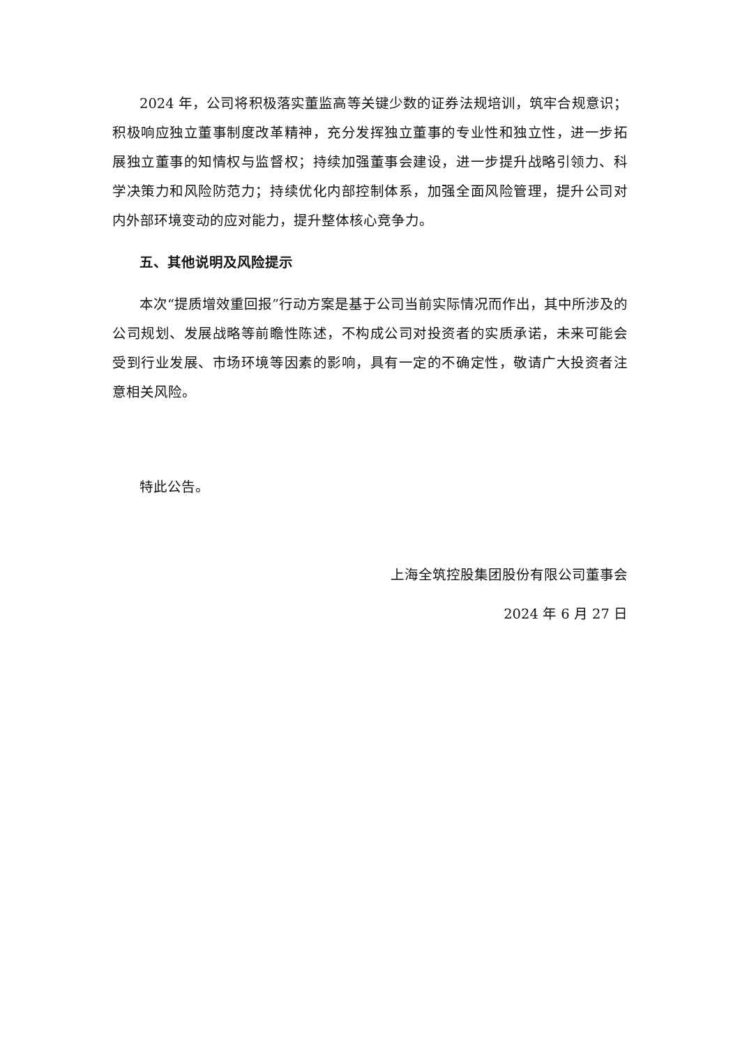2024 年，公司将积极落实董监高等关键少数的证券法规培训，筑牢合规意识；积极响应独立董事制度改革精神，充分发挥独立董事的专业性和独立性，进一步拓展独立董事的知情权与监督权；持续加强董事会建设，进一步提升战略引领力、科学决策力和风险防范力；持续优化内部控制体系，加强全面风险管理，提升公司对内外部环境变动的应对能力，提升整体核心竞争力。
五、其他说明及风险提示
本次“提质增效重回报”行动方案是基于公司当前实际情况而作出，其中所涉及的公司规划、发展战略等前瞻性陈述，不构成公司对投资者的实质承诺，未来可能会受到行业发展、市场环境等因素的影响，具有一定的不确定性，敬请广大投资者注意相关风险。
特此公告。
上海全筑控股集团股份有限公司董事会
2024 年 6 月 27 日